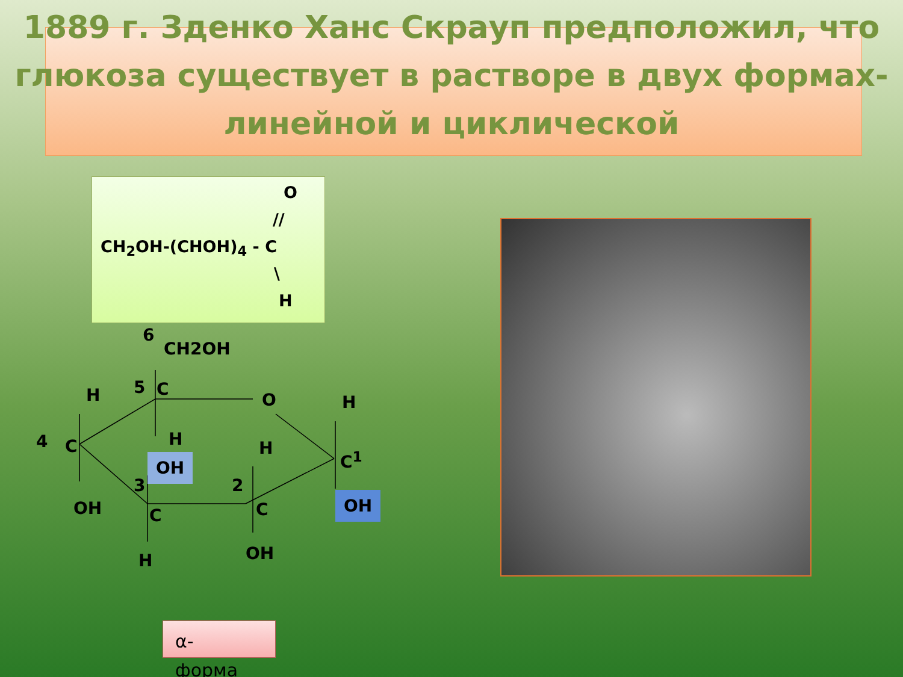1889 г. Зденко Ханс Скрауп предположил, что глюкоза существует в растворе в двух формах- линейной и циклической
O
//
CH<sub>2</sub>OH-(CHOH)<sub>4</sub> - C
\
H
6
CH2OH
H 5 C
O H
4 C H
OH
H
C<sup>1</sup>
3 2
OH C C OH
H OH
α-
форма